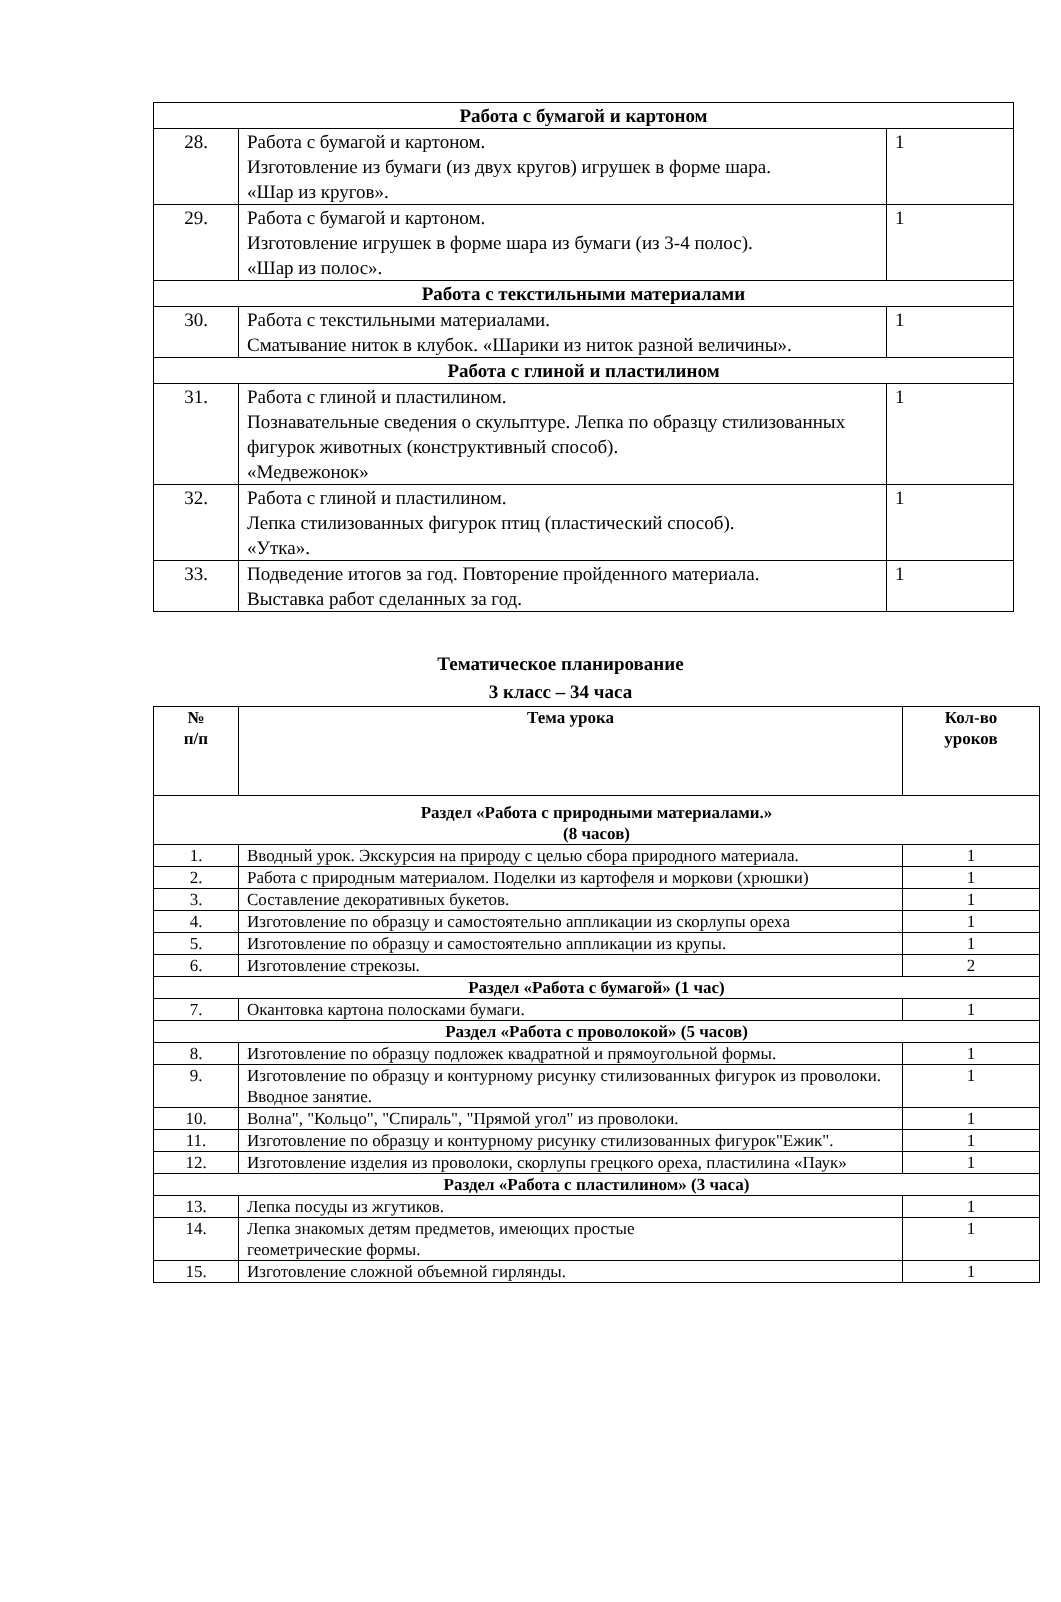| Работа с бумагой и картоном | | |
| 28. | Работа с бумагой и картоном. Изготовление из бумаги (из двух кругов) игрушек в форме шара. «Шар из кругов». | 1 |
| 29. | Работа с бумагой и картоном. Изготовление игрушек в форме шара из бумаги (из 3-4 полос). «Шар из полос». | 1 |
| Работа с текстильными материалами | | |
| 30. | Работа с текстильными материалами. Сматывание ниток в клубок. «Шарики из ниток разной величины». | 1 |
| Работа с глиной и пластилином | | |
| 31. | Работа с глиной и пластилином. Познавательные сведения о скульптуре. Лепка по образцу стилизованных фигурок животных (конструктивный способ). «Медвежонок» | 1 |
| 32. | Работа с глиной и пластилином. Лепка стилизованных фигурок птиц (пластический способ). «Утка». | 1 |
| 33. | Подведение итогов за год. Повторение пройденного материала. Выставка работ сделанных за год. | 1 |
Тематическое планирование
3 класс – 34 часа
| № п/п | Тема урока | Кол-во уроков |
| --- | --- | --- |
| Раздел «Работа с природными материалами.» (8 часов) | | |
| 1. | Вводный урок. Экскурсия на природу с целью сбора природного материала. | 1 |
| 2. | Работа с природным материалом. Поделки из картофеля и моркови (хрюшки) | 1 |
| 3. | Составление декоративных букетов. | 1 |
| 4. | Изготовление по образцу и самостоятельно аппликации из скорлупы ореха | 1 |
| 5. | Изготовление по образцу и самостоятельно аппликации из крупы. | 1 |
| 6. | Изготовление стрекозы. | 2 |
| Раздел «Работа с бумагой» (1 час) | | |
| 7. | Окантовка картона полосками бумаги. | 1 |
| Раздел «Работа с проволокой» (5 часов) | | |
| 8. | Изготовление по образцу подложек квадратной и прямоугольной формы. | 1 |
| 9. | Изготовление по образцу и контурному рисунку стилизованных фигурок из проволоки. Вводное занятие. | 1 |
| 10. | Волна", "Кольцо", "Спираль", "Прямой угол" из проволоки. | 1 |
| 11. | Изготовление по образцу и контурному рисунку стилизованных фигурок"Ежик". | 1 |
| 12. | Изготовление изделия из проволоки, скорлупы грецкого ореха, пластилина «Паук» | 1 |
| Раздел «Работа с пластилином» (3 часа) | | |
| 13. | Лепка посуды из жгутиков. | 1 |
| 14. | Лепка знакомых детям предметов, имеющих простые геометрические формы. | 1 |
| 15. | Изготовление сложной объемной гирлянды. | 1 |